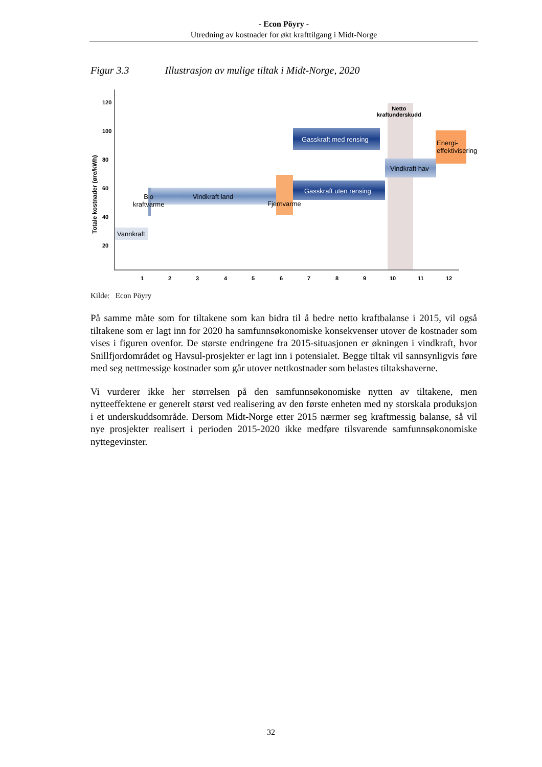- Econ Pöyry -
Utredning av kostnader for økt krafttilgang i Midt-Norge
Figur 3.3 Illustrasjon av mulige tiltak i Midt-Norge, 2020
120
100
80
60
40
20
Totale kostnader (øre/kWh)
Vannkraft
Bio
kraftvarme
Vindkraft land
Fjernvarme
Gasskraft uten rensing
Gasskraft med rensing
Vindkraft hav
Energi-
effektivisering
Netto
kraftunderskudd
1 2 3 4 5 6 7 8 9 10 11 12
Kilde: Econ Pöyry
På samme måte som for tiltakene som kan bidra til å bedre netto kraftbalanse i 2015, vil også tiltakene som er lagt inn for 2020 ha samfunnsøkonomiske konsekvenser utover de kostnader som vises i figuren ovenfor. De største endringene fra 2015-situasjonen er økningen i vindkraft, hvor Snillfjordområdet og Havsul-prosjekter er lagt inn i potensialet. Begge tiltak vil sannsynligvis føre med seg nettmessige kostnader som går utover nettkostnader som belastes tiltakshaverne.
Vi vurderer ikke her størrelsen på den samfunnsøkonomiske nytten av tiltakene, men nytteeffektene er generelt størst ved realisering av den første enheten med ny storskala produksjon i et underskuddsområde. Dersom Midt-Norge etter 2015 nærmer seg kraftmessig balanse, så vil nye prosjekter realisert i perioden 2015-2020 ikke medføre tilsvarende samfunnsøkonomiske nyttegevinster.
32